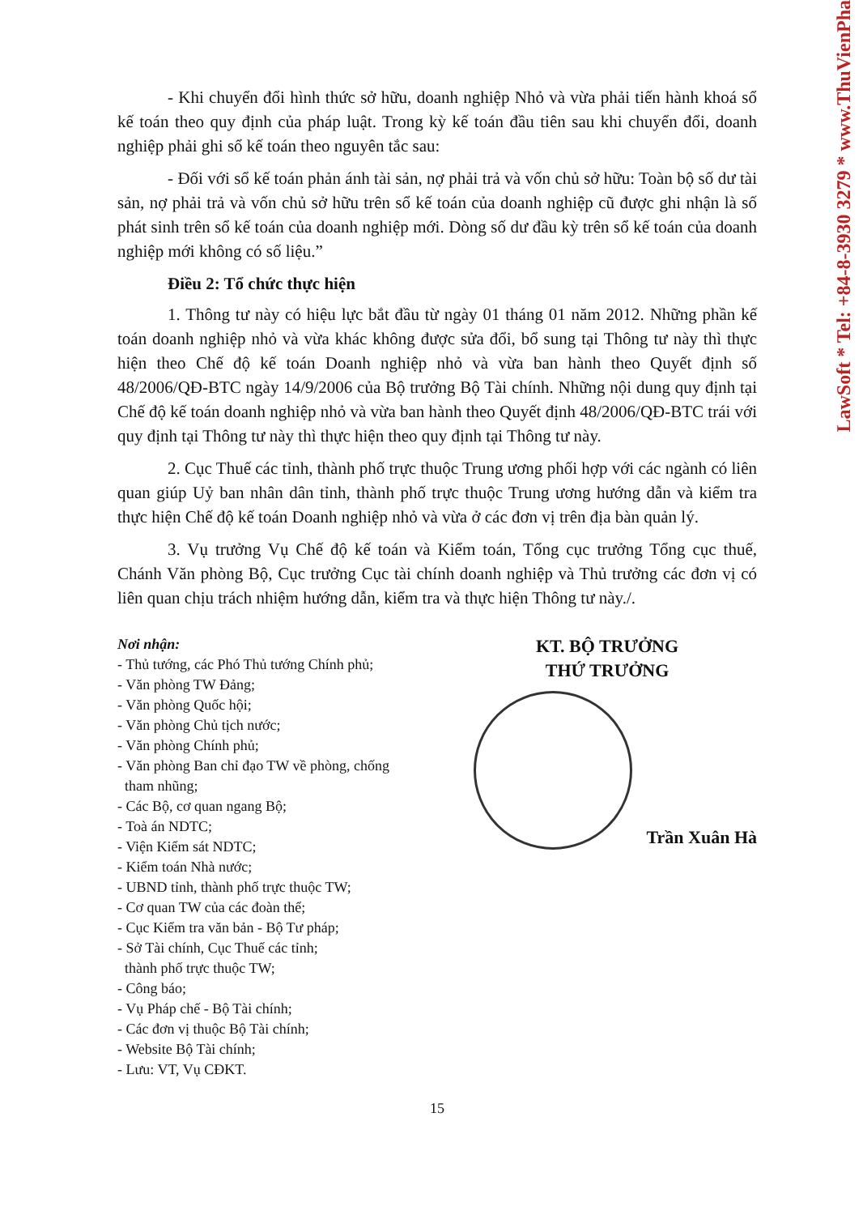- Khi chuyển đổi hình thức sở hữu, doanh nghiệp Nhỏ và vừa phải tiến hành khoá sổ kế toán theo quy định của pháp luật. Trong kỳ kế toán đầu tiên sau khi chuyển đổi, doanh nghiệp phải ghi sổ kế toán theo nguyên tắc sau:
- Đối với sổ kế toán phản ánh tài sản, nợ phải trả và vốn chủ sở hữu: Toàn bộ số dư tài sản, nợ phải trả và vốn chủ sở hữu trên sổ kế toán của doanh nghiệp cũ được ghi nhận là số phát sinh trên sổ kế toán của doanh nghiệp mới. Dòng số dư đầu kỳ trên sổ kế toán của doanh nghiệp mới không có số liệu.”
Điều 2: Tổ chức thực hiện
1. Thông tư này có hiệu lực bắt đầu từ ngày 01 tháng 01 năm 2012. Những phần kế toán doanh nghiệp nhỏ và vừa khác không được sửa đổi, bổ sung tại Thông tư này thì thực hiện theo Chế độ kế toán Doanh nghiệp nhỏ và vừa ban hành theo Quyết định số 48/2006/QĐ-BTC ngày 14/9/2006 của Bộ trưởng Bộ Tài chính. Những nội dung quy định tại Chế độ kế toán doanh nghiệp nhỏ và vừa ban hành theo Quyết định 48/2006/QĐ-BTC trái với quy định tại Thông tư này thì thực hiện theo quy định tại Thông tư này.
2. Cục Thuế các tỉnh, thành phố trực thuộc Trung ương phối hợp với các ngành có liên quan giúp Uỷ ban nhân dân tỉnh, thành phố trực thuộc Trung ương hướng dẫn và kiểm tra thực hiện Chế độ kế toán Doanh nghiệp nhỏ và vừa ở các đơn vị trên địa bàn quản lý.
3. Vụ trưởng Vụ Chế độ kế toán và Kiểm toán, Tổng cục trưởng Tổng cục thuế, Chánh Văn phòng Bộ, Cục trưởng Cục tài chính doanh nghiệp và Thủ trưởng các đơn vị có liên quan chịu trách nhiệm hướng dẫn, kiểm tra và thực hiện Thông tư này./.
Nơi nhận:
- Thủ tướng, các Phó Thủ tướng Chính phủ;
- Văn phòng TW Đảng;
- Văn phòng Quốc hội;
- Văn phòng Chủ tịch nước;
- Văn phòng Chính phủ;
- Văn phòng Ban chỉ đạo TW về phòng, chống
tham nhũng;
- Các Bộ, cơ quan ngang Bộ;
- Toà án NDTC;
- Viện Kiểm sát NDTC;
- Kiểm toán Nhà nước;
- UBND tỉnh, thành phố trực thuộc TW;
- Cơ quan TW của các đoàn thể;
- Cục Kiểm tra văn bản - Bộ Tư pháp;
- Sở Tài chính, Cục Thuế các tỉnh;
thành phố trực thuộc TW;
- Công báo;
- Vụ Pháp chế - Bộ Tài chính;
- Các đơn vị thuộc Bộ Tài chính;
- Website Bộ Tài chính;
- Lưu: VT, Vụ CĐKT.
KT. BỘ TRƯỞNG
THỨ TRƯỞNG
Trần Xuân Hà
15
LawSoft * Tel: +84-8-3930 3279 * www.ThuVienPha